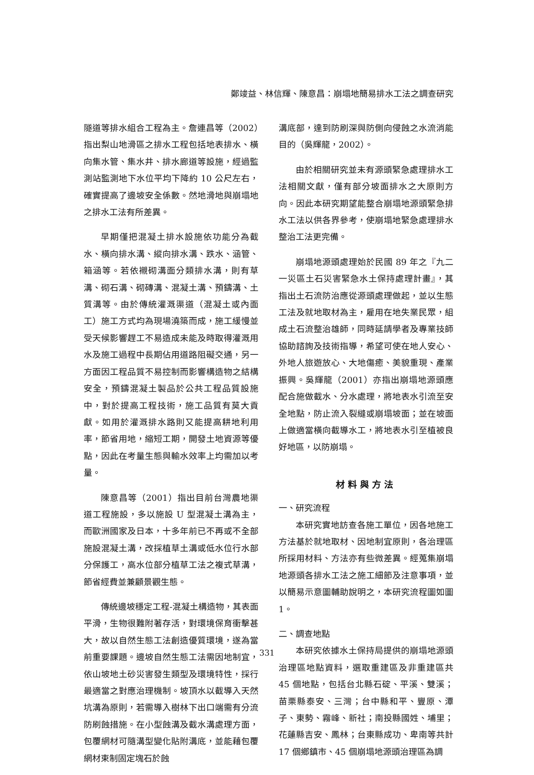鄭竣益、林信輝、陳意昌：崩塌地簡易排水工法之調查研究
隧道等排水組合工程為主。詹連昌等（2002）指出梨山地滑區之排水工程包括地表排水、橫向集水管、集水井、排水廊道等設施，經過監測站監測地下水位平均下降約 10 公尺左右，確實提高了邊坡安全係數。然地滑地與崩塌地之排水工法有所差異。
早期僅把混凝土排水設施依功能分為截水、橫向排水溝、縱向排水溝、跌水、涵管、箱涵等。若依襯砌溝面分類排水溝，則有草溝、砌石溝、砌磚溝、混凝土溝、預鑄溝、土質溝等。由於傳統灌溉渠道（混凝土或內面工）施工方式均為現場澆築而成，施工緩慢並受天候影響趕工不易造成未能及時取得灌溉用水及施工過程中長期佔用道路阻礙交通，另一方面因工程品質不易控制而影響構造物之結構安全，預鑄混凝土製品於公共工程品質設施中，對於提高工程技術，施工品質有莫大貢獻。如用於灌溉排水路則又能提高耕地利用率，節省用地，縮短工期，開發土地資源等優點，因此在考量生態與輸水效率上均需加以考量。
陳意昌等（2001）指出目前台灣農地渠道工程施設，多以施設 U 型混凝土溝為主，而歐洲國家及日本，十多年前已不再或不全部施設混凝土溝，改採植草土溝或低水位行水部分保護工，高水位部分植草工法之複式草溝，節省經費並兼顧景觀生態。
傳統邊坡穩定工程-混凝土構造物，其表面平滑，生物很難附著存活，對環境保育衝擊甚大，故以自然生態工法創造優質環境，遂為當前重要課題。邊坡自然生態工法需因地制宜，依山坡地土砂災害發生類型及環境特性，採行最適當之對應治理機制。坡頂水以截導入天然坑溝為原則，若需導入樹林下出口端需有分流防刷蝕措施。在小型蝕溝及截水溝處理方面，包覆網材可隨溝型變化貼附溝底，並能藉包覆網材束制固定塊石於蝕
溝底部，達到防刷深與防側向侵蝕之水流消能目的（吳輝龍，2002）。
由於相關研究並未有源頭緊急處理排水工法相關文獻，僅有部分坡面排水之大原則方向。因此本研究期望能整合崩塌地源頭緊急排水工法以供各界參考，使崩塌地緊急處理排水整治工法更完備。
崩塌地源頭處理始於民國 89 年之『九二一災區土石災害緊急水土保持處理計畫』，其指出土石流防治應從源頭處理做起，並以生態工法及就地取材為主，雇用在地失業民眾，組成土石流整治雄師，同時延請學者及專業技師協助諮詢及技術指導，希望可使在地人安心、外地人旅遊放心、大地傷癒、美貌重現、產業振興。吳輝龍（2001）亦指出崩塌地源頭應配合施做截水、分水處理，將地表水引流至安全地點，防止流入裂縫或崩塌坡面；並在坡面上做適當橫向截導水工，將地表水引至植被良好地區，以防崩塌。
材料與方法
一、研究流程
本研究實地訪查各施工單位，因各地施工方法基於就地取材、因地制宜原則，各治理區所採用材料、方法亦有些微差異。經蒐集崩塌地源頭各排水工法之施工細節及注意事項，並以簡易示意圖輔助說明之，本研究流程圖如圖 1。
二、調查地點
本研究依據水土保持局提供的崩塌地源頭治理區地點資料，選取重建區及非重建區共 45 個地點，包括台北縣石碇、平溪、雙溪；苗栗縣泰安、三灣；台中縣和平、豐原、潭子、東勢、霧峰、新社；南投縣國姓、埔里；花蓮縣吉安、鳳林；台東縣成功、卑南等共計 17 個鄉鎮市、45 個崩塌地源頭治理區為調
331